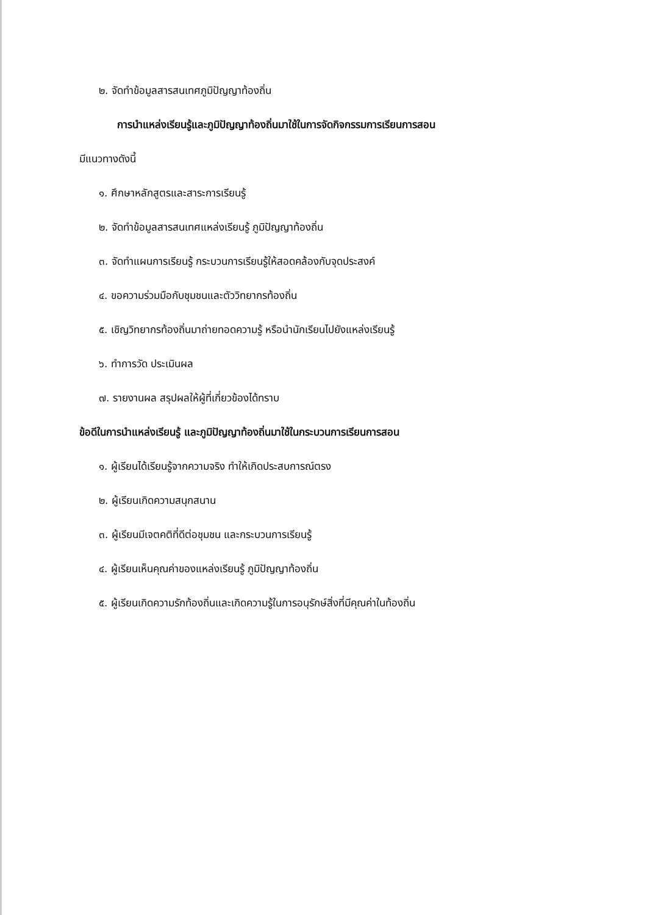๒. จัดทำข้อมูลสารสนเทศภูมิปัญญาท้องถิ่น
การนำแหล่งเรียนรู้และภูมิปัญญาท้องถิ่นมาใช้ในการจัดกิจกรรมการเรียนการสอน
มีแนวทางดังนี้
๑. ศึกษาหลักสูตรและสาระการเรียนรู้
๒. จัดทำข้อมูลสารสนเทศแหล่งเรียนรู้ ภูมิปัญญาท้องถิ่น
๓. จัดทำแผนการเรียนรู้ กระบวนการเรียนรู้ให้สอดคล้องกับจุดประสงค์
๔. ขอความร่วมมือกับชุมชนและตัววิทยากรท้องถิ่น
๕. เชิญวิทยากรท้องถิ่นมาถ่ายทอดความรู้ หรือนำนักเรียนไปยังแหล่งเรียนรู้
๖. ทำการวัด ประเมินผล
๗. รายงานผล สรุปผลให้ผู้ที่เกี่ยวข้องได้ทราบ
ข้อดีในการนำแหล่งเรียนรู้ และภูมิปัญญาท้องถิ่นมาใช้ในกระบวนการเรียนการสอน
๑. ผู้เรียนได้เรียนรู้จากความจริง ทำให้เกิดประสบการณ์ตรง
๒. ผู้เรียนเกิดความสนุกสนาน
๓. ผู้เรียนมีเจตคติที่ดีต่อชุมชน และกระบวนการเรียนรู้
๔. ผู้เรียนเห็นคุณค่าของแหล่งเรียนรู้ ภูมิปัญญาท้องถิ่น
๕. ผู้เรียนเกิดความรักท้องถิ่นและเกิดความรู้ในการอนุรักษ์สิ่งที่มีคุณค่าในท้องถิ่น